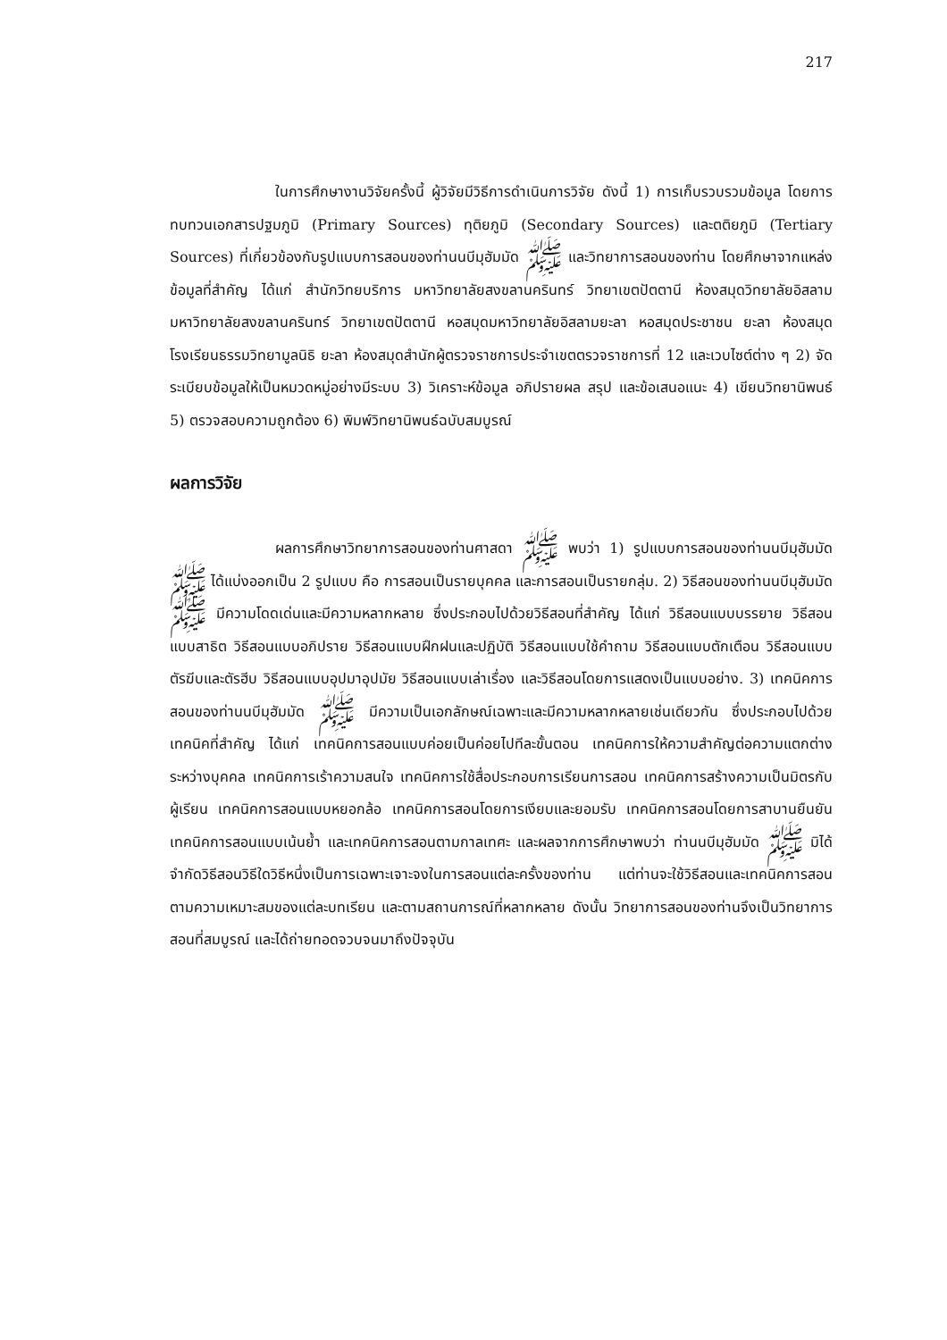217
ในการศึกษางานวิจัยครั้งนี้ ผู้วิจัยมีวิธีการดำเนินการวิจัย ดังนี้ 1) การเก็บรวบรวมข้อมูล โดยการทบทวนเอกสารปฐมภูมิ (Primary Sources) ทุติยภูมิ (Secondary Sources) และตติยภูมิ (Tertiary Sources) ที่เกี่ยวข้องกับรูปแบบการสอนของท่านนบีมุฮัมมัด ﷺ และวิทยาการสอนของท่าน โดยศึกษาจากแหล่งข้อมูลที่สำคัญ ได้แก่ สำนักวิทยบริการ มหาวิทยาลัยสงขลานครินทร์ วิทยาเขตปัตตานี ห้องสมุดวิทยาลัยอิสลาม มหาวิทยาลัยสงขลานครินทร์ วิทยาเขตปัตตานี หอสมุดมหาวิทยาลัยอิสลามยะลา หอสมุดประชาชน ยะลา ห้องสมุดโรงเรียนธรรมวิทยามูลนิธิ ยะลา ห้องสมุดสำนักผู้ตรวจราชการประจำเขตตรวจราชการที่ 12 และเวบไซต์ต่าง ๆ 2) จัดระเบียบข้อมูลให้เป็นหมวดหมู่อย่างมีระบบ 3) วิเคราะห์ข้อมูล อภิปรายผล สรุป และข้อเสนอแนะ 4) เขียนวิทยานิพนธ์ 5) ตรวจสอบความถูกต้อง 6) พิมพ์วิทยานิพนธ์ฉบับสมบูรณ์
ผลการวิจัย
ผลการศึกษาวิทยาการสอนของท่านศาสดา ﷺ พบว่า 1) รูปแบบการสอนของท่านนบีมุฮัมมัด ﷺ ได้แบ่งออกเป็น 2 รูปแบบ คือ การสอนเป็นรายบุคคล และการสอนเป็นรายกลุ่ม. 2) วิธีสอนของท่านนบีมุฮัมมัด ﷺ มีความโดดเด่นและมีความหลากหลาย ซึ่งประกอบไปด้วยวิธีสอนที่สำคัญ ได้แก่ วิธีสอนแบบบรรยาย วิธีสอนแบบสาธิต วิธีสอนแบบอภิปราย วิธีสอนแบบฝึกฝนและปฏิบัติ วิธีสอนแบบใช้คำถาม วิธีสอนแบบตักเตือน วิธีสอนแบบตัรฆีบและตัรฮีบ วิธีสอนแบบอุปมาอุปมัย วิธีสอนแบบเล่าเรื่อง และวิธีสอนโดยการแสดงเป็นแบบอย่าง. 3) เทคนิคการสอนของท่านนบีมุฮัมมัด ﷺ มีความเป็นเอกลักษณ์เฉพาะและมีความหลากหลายเช่นเดียวกัน ซึ่งประกอบไปด้วยเทคนิคที่สำคัญ ได้แก่ เทคนิคการสอนแบบค่อยเป็นค่อยไปทีละขั้นตอน เทคนิคการให้ความสำคัญต่อความแตกต่างระหว่างบุคคล เทคนิคการเร้าความสนใจ เทคนิคการใช้สื่อประกอบการเรียนการสอน เทคนิคการสร้างความเป็นมิตรกับผู้เรียน เทคนิคการสอนแบบหยอกล้อ เทคนิคการสอนโดยการเงียบและยอมรับ เทคนิคการสอนโดยการสาบานยืนยัน เทคนิคการสอนแบบเน้นย้ำ และเทคนิคการสอนตามกาลเทศะ และผลจากการศึกษาพบว่า ท่านนบีมุฮัมมัด ﷺ มิได้จำกัดวิธีสอนวิธีใดวิธีหนึ่งเป็นการเฉพาะเจาะจงในการสอนแต่ละครั้งของท่าน แต่ท่านจะใช้วิธีสอนและเทคนิคการสอนตามความเหมาะสมของแต่ละบทเรียน และตามสถานการณ์ที่หลากหลาย ดังนั้น วิทยาการสอนของท่านจึงเป็นวิทยาการสอนที่สมบูรณ์ และได้ถ่ายทอดจวบจนมาถึงปัจจุบัน